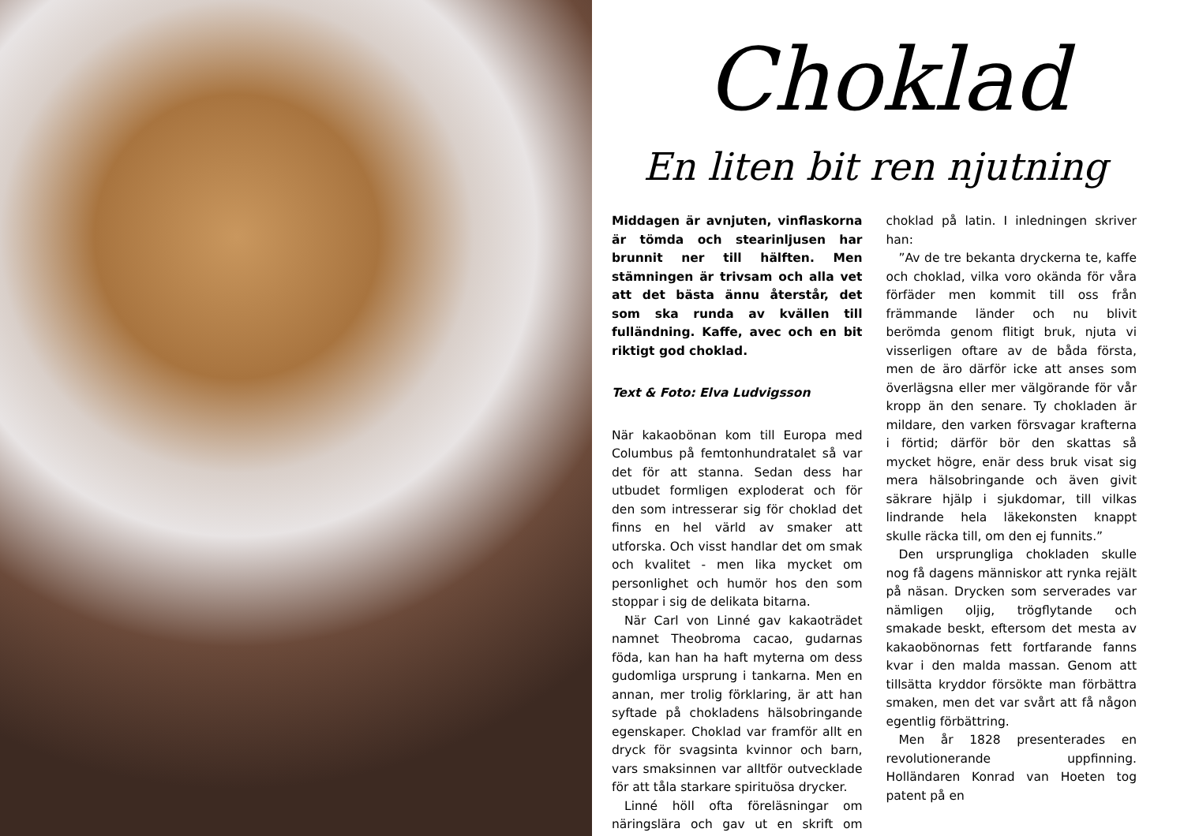Choklad
En liten bit ren njutning
Middagen är avnjuten, vinflaskorna är tömda och stearinljusen har brunnit ner till hälften. Men stämningen är trivsam och alla vet att det bästa ännu återstår, det som ska runda av kvällen till fulländning. Kaffe, avec och en bit riktigt god choklad.
Text & Foto: Elva Ludvigsson
När kakaobönan kom till Europa med Columbus på femtonhundratalet så var det för att stanna. Sedan dess har utbudet formligen exploderat och för den som intresserar sig för choklad det finns en hel värld av smaker att utforska. Och visst handlar det om smak och kvalitet - men lika mycket om personlighet och humör hos den som stoppar i sig de delikata bitarna.
När Carl von Linné gav kakaoträdet namnet Theobroma cacao, gudarnas föda, kan han ha haft myterna om dess gudomliga ursprung i tankarna. Men en annan, mer trolig förklaring, är att han syftade på chokladens hälsobringande egenskaper. Choklad var framför allt en dryck för svagsinta kvinnor och barn, vars smaksinnen var alltför outvecklade för att tåla starkare spirituösa drycker.
Linné höll ofta föreläsningar om näringslära och gav ut en skrift om choklad på latin. I inledningen skriver han:
”Av de tre bekanta dryckerna te, kaffe och choklad, vilka voro okända för våra förfäder men kommit till oss från främmande länder och nu blivit berömda genom flitigt bruk, njuta vi visserligen oftare av de båda första, men de äro därför icke att anses som överlägsna eller mer välgörande för vår kropp än den senare. Ty chokladen är mildare, den varken försvagar krafterna i förtid; därför bör den skattas så mycket högre, enär dess bruk visat sig mera hälsobringande och även givit säkrare hjälp i sjukdomar, till vilkas lindrande hela läkekonsten knappt skulle räcka till, om den ej funnits.”
Den ursprungliga chokladen skulle nog få dagens människor att rynka rejält på näsan. Drycken som serverades var nämligen oljig, trögflytande och smakade beskt, eftersom det mesta av kakaobönornas fett fortfarande fanns kvar i den malda massan. Genom att tillsätta kryddor försökte man förbättra smaken, men det var svårt att få någon egentlig förbättring.
Men år 1828 presenterades en revolutionerande uppfinning. Holländaren Konrad van Hoeten tog patent på en